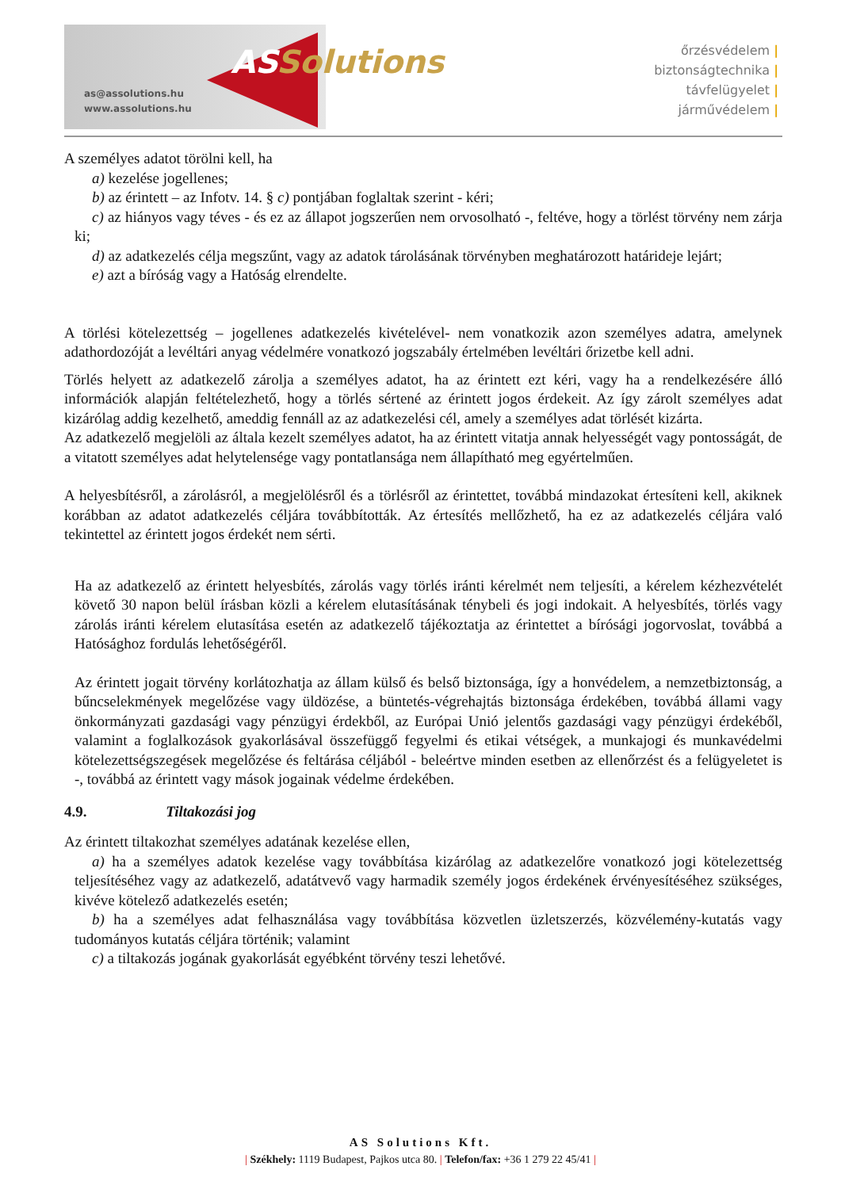as@assolutions.hu
www.assolutions.hu
ASSolutions
őrzésvédelem |
biztonságtechnika |
távfelügyelet |
járművédelem |
A személyes adatot törölni kell, ha
a) kezelése jogellenes;
b) az érintett – az Infotv. 14. § c) pontjában foglaltak szerint - kéri;
c) az hiányos vagy téves - és ez az állapot jogszerűen nem orvosolható -, feltéve, hogy a törlést törvény nem zárja ki;
d) az adatkezelés célja megszűnt, vagy az adatok tárolásának törvényben meghatározott határideje lejárt;
e) azt a bíróság vagy a Hatóság elrendelte.
A törlési kötelezettség – jogellenes adatkezelés kivételével- nem vonatkozik azon személyes adatra, amelynek adathordozóját a levéltári anyag védelmére vonatkozó jogszabály értelmében levéltári őrizetbe kell adni.
Törlés helyett az adatkezelő zárolja a személyes adatot, ha az érintett ezt kéri, vagy ha a rendelkezésére álló információk alapján feltételezhető, hogy a törlés sértené az érintett jogos érdekeit. Az így zárolt személyes adat kizárólag addig kezelhető, ameddig fennáll az az adatkezelési cél, amely a személyes adat törlését kizárta.
Az adatkezelő megjelöli az általa kezelt személyes adatot, ha az érintett vitatja annak helyességét vagy pontosságát, de a vitatott személyes adat helytelensége vagy pontatlansága nem állapítható meg egyértelműen.
A helyesbítésről, a zárolásról, a megjelölésről és a törlésről az érintettet, továbbá mindazokat értesíteni kell, akiknek korábban az adatot adatkezelés céljára továbbították. Az értesítés mellőzhető, ha ez az adatkezelés céljára való tekintettel az érintett jogos érdekét nem sérti.
Ha az adatkezelő az érintett helyesbítés, zárolás vagy törlés iránti kérelmét nem teljesíti, a kérelem kézhezvételét követő 30 napon belül írásban közli a kérelem elutasításának ténybeli és jogi indokait. A helyesbítés, törlés vagy zárolás iránti kérelem elutasítása esetén az adatkezelő tájékoztatja az érintettet a bírósági jogorvoslat, továbbá a Hatósághoz fordulás lehetőségéről.
Az érintett jogait törvény korlátozhatja az állam külső és belső biztonsága, így a honvédelem, a nemzetbiztonság, a bűncselekmények megelőzése vagy üldözése, a büntetés-végrehajtás biztonsága érdekében, továbbá állami vagy önkormányzati gazdasági vagy pénzügyi érdekből, az Európai Unió jelentős gazdasági vagy pénzügyi érdekéből, valamint a foglalkozások gyakorlásával összefüggő fegyelmi és etikai vétségek, a munkajogi és munkavédelmi kötelezettségszegések megelőzése és feltárása céljából - beleértve minden esetben az ellenőrzést és a felügyeletet is -, továbbá az érintett vagy mások jogainak védelme érdekében.
4.9. Tiltakozási jog
Az érintett tiltakozhat személyes adatának kezelése ellen,
a) ha a személyes adatok kezelése vagy továbbítása kizárólag az adatkezelőre vonatkozó jogi kötelezettség teljesítéséhez vagy az adatkezelő, adatátvevő vagy harmadik személy jogos érdekének érvényesítéséhez szükséges, kivéve kötelező adatkezelés esetén;
b) ha a személyes adat felhasználása vagy továbbítása közvetlen üzletszerzés, közvélemény-kutatás vagy tudományos kutatás céljára történik; valamint
c) a tiltakozás jogának gyakorlását egyébként törvény teszi lehetővé.
AS Solutions Kft.
| Székhely: 1119 Budapest, Pajkos utca 80. | Telefon/fax: +36 1 279 22 45/41 |